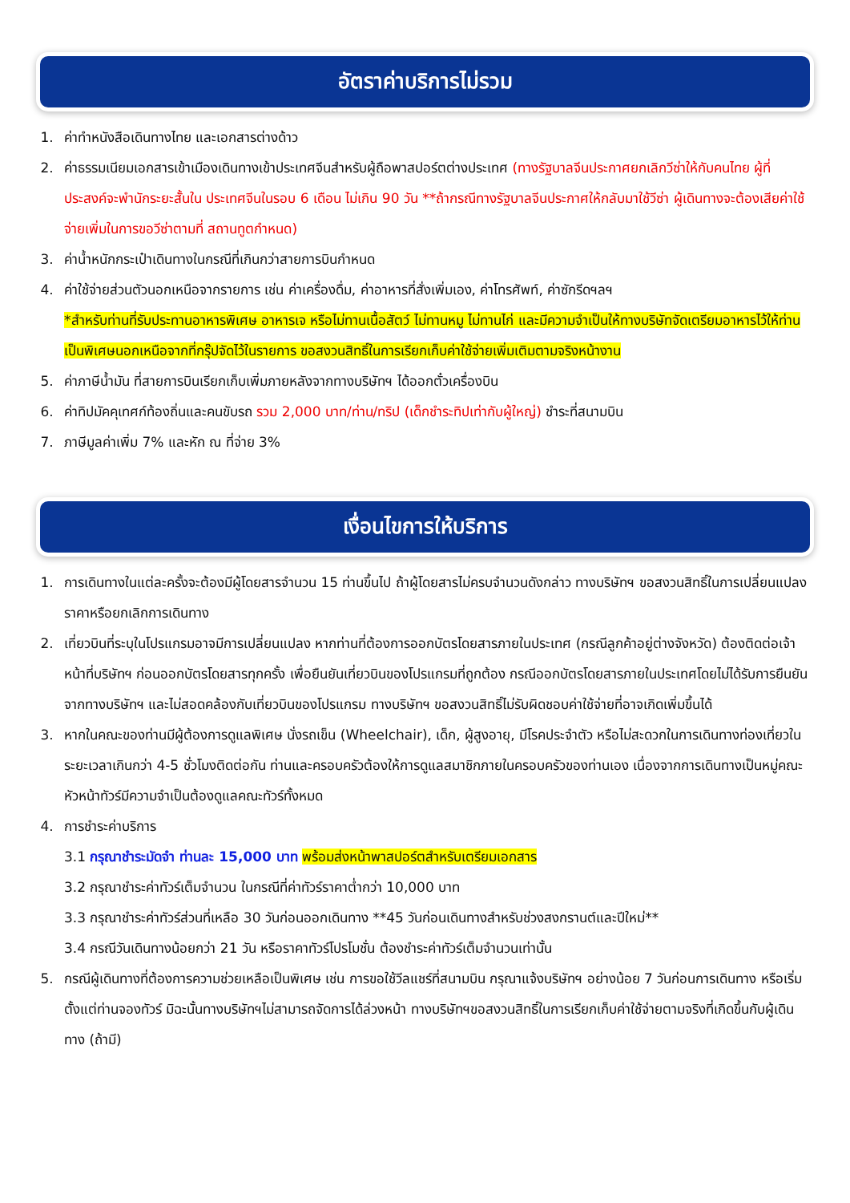อัตราค่าบริการไม่รวม
1. ค่าทำหนังสือเดินทางไทย และเอกสารต่างด้าว
2. ค่าธรรมเนียมเอกสารเข้าเมืองเดินทางเข้าประเทศจีนสำหรับผู้ถือพาสปอร์ตต่างประเทศ (ทางรัฐบาลจีนประกาศยกเลิกวีซ่าให้กับคนไทย ผู้ที่ประสงค์จะพำนักระยะสั้นใน ประเทศจีนในรอบ 6 เดือน ไม่เกิน 90 วัน **ถ้ากรณีทางรัฐบาลจีนประกาศให้กลับมาใช้วีซ่า ผู้เดินทางจะต้องเสียค่าใช้จ่ายเพิ่มในการขอวีซ่าตามที่ สถานทูตกำหนด)
3. ค่าน้ำหนักกระเป๋าเดินทางในกรณีที่เกินกว่าสายการบินกำหนด
4. ค่าใช้จ่ายส่วนตัวนอกเหนือจากรายการ เช่น ค่าเครื่องดื่ม, ค่าอาหารที่สั่งเพิ่มเอง, ค่าโทรศัพท์, ค่าซักรีดฯลฯ
*สำหรับท่านที่รับประทานอาหารพิเศษ อาหารเจ หรือไม่ทานเนื้อสัตว์ ไม่ทานหมู ไม่ทานไก่ และมีความจำเป็นให้ทางบริษัทจัดเตรียมอาหารไว้ให้ท่านเป็นพิเศษนอกเหนือจากที่กรุ๊ปจัดไว้ในรายการ ขอสงวนสิทธิ์ในการเรียกเก็บค่าใช้จ่ายเพิ่มเติมตามจริงหน้างาน
5. ค่าภาษีน้ำมัน ที่สายการบินเรียกเก็บเพิ่มภายหลังจากทางบริษัทฯ ได้ออกตั๋วเครื่องบิน
6. ค่าทิปมัคคุเทศก์ท้องถิ่นและคนขับรถ รวม 2,000 บาท/ท่าน/ทริป (เด็กชำระทิปเท่ากับผู้ใหญ่) ชำระที่สนามบิน
7. ภาษีมูลค่าเพิ่ม 7% และหัก ณ ที่จ่าย 3%
เงื่อนไขการให้บริการ
1. การเดินทางในแต่ละครั้งจะต้องมีผู้โดยสารจำนวน 15 ท่านขึ้นไป ถ้าผู้โดยสารไม่ครบจำนวนดังกล่าว ทางบริษัทฯ ขอสงวนสิทธิ์ในการเปลี่ยนแปลงราคาหรือยกเลิกการเดินทาง
2. เที่ยวบินที่ระบุในโปรแกรมอาจมีการเปลี่ยนแปลง หากท่านที่ต้องการออกบัตรโดยสารภายในประเทศ (กรณีลูกค้าอยู่ต่างจังหวัด) ต้องติดต่อเจ้าหน้าที่บริษัทฯ ก่อนออกบัตรโดยสารทุกครั้ง เพื่อยืนยันเที่ยวบินของโปรแกรมที่ถูกต้อง กรณีออกบัตรโดยสารภายในประเทศโดยไม่ได้รับการยืนยันจากทางบริษัทฯ และไม่สอดคล้องกับเที่ยวบินของโปรแกรม ทางบริษัทฯ ขอสงวนสิทธิ์ไม่รับผิดชอบค่าใช้จ่ายที่อาจเกิดเพิ่มขึ้นได้
3. หากในคณะของท่านมีผู้ต้องการดูแลพิเศษ นั่งรถเข็น (Wheelchair), เด็ก, ผู้สูงอายุ, มีโรคประจำตัว หรือไม่สะดวกในการเดินทางท่องเที่ยวในระยะเวลาเกินกว่า 4-5 ชั่วโมงติดต่อกัน ท่านและครอบครัวต้องให้การดูแลสมาชิกภายในครอบครัวของท่านเอง เนื่องจากการเดินทางเป็นหมู่คณะ หัวหน้าทัวร์มีความจำเป็นต้องดูแลคณะทัวร์ทั้งหมด
4. การชำระค่าบริการ
3.1 กรุณาชำระมัดจำ ท่านละ 15,000 บาท พร้อมส่งหน้าพาสปอร์ตสำหรับเตรียมเอกสาร
3.2 กรุณาชำระค่าทัวร์เต็มจำนวน ในกรณีที่ค่าทัวร์ราคาต่ำกว่า 10,000 บาท
3.3 กรุณาชำระค่าทัวร์ส่วนที่เหลือ 30 วันก่อนออกเดินทาง **45 วันก่อนเดินทางสำหรับช่วงสงกรานต์และปีใหม่**
3.4 กรณีวันเดินทางน้อยกว่า 21 วัน หรือราคาทัวร์โปรโมชั่น ต้องชำระค่าทัวร์เต็มจำนวนเท่านั้น
5. กรณีผู้เดินทางที่ต้องการความช่วยเหลือเป็นพิเศษ เช่น การขอใช้วีลแชร์ที่สนามบิน กรุณาแจ้งบริษัทฯ อย่างน้อย 7 วันก่อนการเดินทาง หรือเริ่มตั้งแต่ท่านจองทัวร์ มิฉะนั้นทางบริษัทฯไม่สามารถจัดการได้ล่วงหน้า ทางบริษัทฯขอสงวนสิทธิ์ในการเรียกเก็บค่าใช้จ่ายตามจริงที่เกิดขึ้นกับผู้เดินทาง (ถ้ามี)